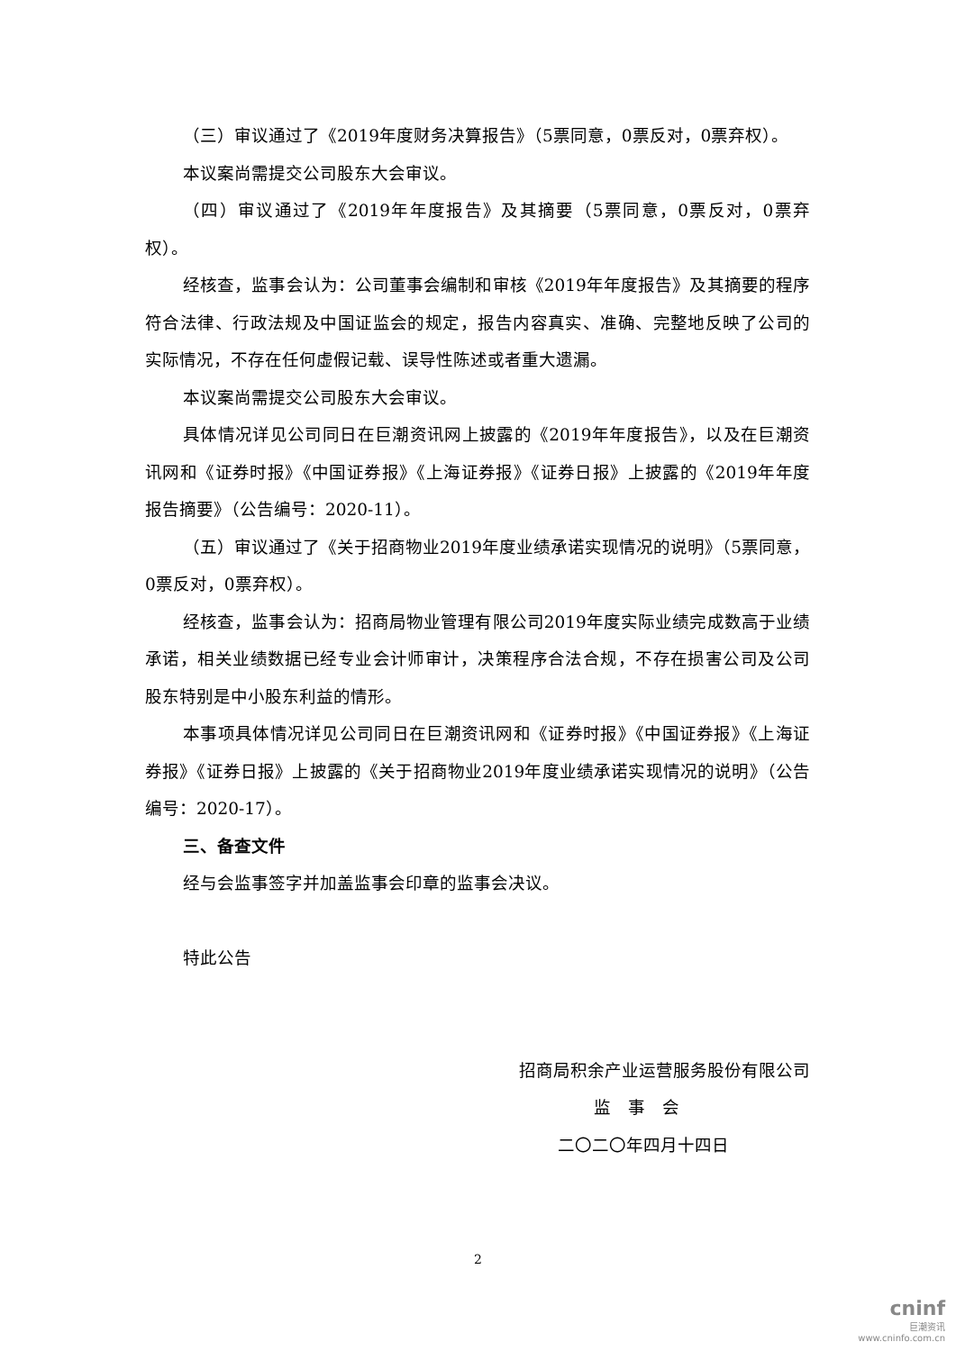（三）审议通过了《2019年度财务决算报告》（5票同意，0票反对，0票弃权）。
本议案尚需提交公司股东大会审议。
（四）审议通过了《2019年年度报告》及其摘要（5票同意，0票反对，0票弃权）。
经核查，监事会认为：公司董事会编制和审核《2019年年度报告》及其摘要的程序符合法律、行政法规及中国证监会的规定，报告内容真实、准确、完整地反映了公司的实际情况，不存在任何虚假记载、误导性陈述或者重大遗漏。
本议案尚需提交公司股东大会审议。
具体情况详见公司同日在巨潮资讯网上披露的《2019年年度报告》，以及在巨潮资讯网和《证券时报》《中国证券报》《上海证券报》《证券日报》上披露的《2019年年度报告摘要》（公告编号：2020-11）。
（五）审议通过了《关于招商物业2019年度业绩承诺实现情况的说明》（5票同意，0票反对，0票弃权）。
经核查，监事会认为：招商局物业管理有限公司2019年度实际业绩完成数高于业绩承诺，相关业绩数据已经专业会计师审计，决策程序合法合规，不存在损害公司及公司股东特别是中小股东利益的情形。
本事项具体情况详见公司同日在巨潮资讯网和《证券时报》《中国证券报》《上海证券报》《证券日报》上披露的《关于招商物业2019年度业绩承诺实现情况的说明》（公告编号：2020-17）。
三、备查文件
经与会监事签字并加盖监事会印章的监事会决议。
特此公告
招商局积余产业运营服务股份有限公司
监　事　会
二〇二〇年四月十四日
2
cninf
巨潮资讯
www.cninfo.com.cn